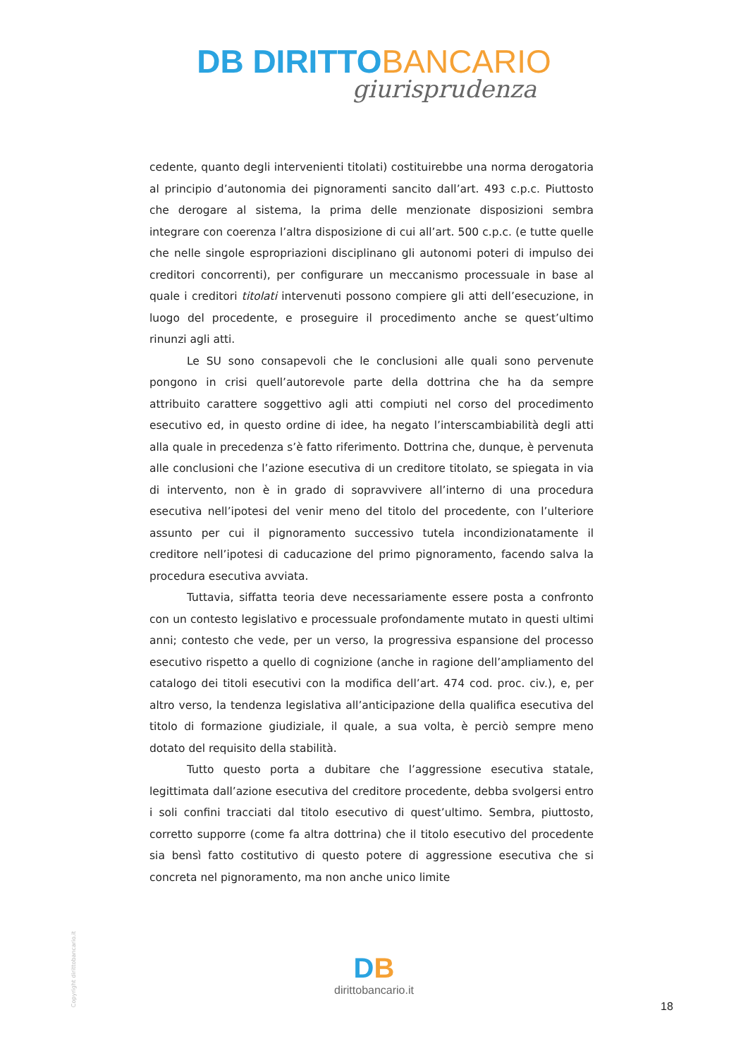DB DIRITTOBANCARIO
giurisprudenza
cedente, quanto degli intervenienti titolati) costituirebbe una norma derogatoria al principio d’autonomia dei pignoramenti sancito dall’art. 493 c.p.c. Piuttosto che derogare al sistema, la prima delle menzionate disposizioni sembra integrare con coerenza l’altra disposizione di cui all’art. 500 c.p.c. (e tutte quelle che nelle singole espropriazioni disciplinano gli autonomi poteri di impulso dei creditori concorrenti), per configurare un meccanismo processuale in base al quale i creditori titolati intervenuti possono compiere gli atti dell’esecuzione, in luogo del procedente, e proseguire il procedimento anche se quest’ultimo rinunzi agli atti.
Le SU sono consapevoli che le conclusioni alle quali sono pervenute pongono in crisi quell’autorevole parte della dottrina che ha da sempre attribuito carattere soggettivo agli atti compiuti nel corso del procedimento esecutivo ed, in questo ordine di idee, ha negato l’interscambiabilità degli atti alla quale in precedenza s’è fatto riferimento. Dottrina che, dunque, è pervenuta alle conclusioni che l’azione esecutiva di un creditore titolato, se spiegata in via di intervento, non è in grado di sopravvivere all’interno di una procedura esecutiva nell’ipotesi del venir meno del titolo del procedente, con l’ulteriore assunto per cui il pignoramento successivo tutela incondizionatamente il creditore nell’ipotesi di caducazione del primo pignoramento, facendo salva la procedura esecutiva avviata.
Tuttavia, siffatta teoria deve necessariamente essere posta a confronto con un contesto legislativo e processuale profondamente mutato in questi ultimi anni; contesto che vede, per un verso, la progressiva espansione del processo esecutivo rispetto a quello di cognizione (anche in ragione dell’ampliamento del catalogo dei titoli esecutivi con la modifica dell’art. 474 cod. proc. civ.), e, per altro verso, la tendenza legislativa all’anticipazione della qualifica esecutiva del titolo di formazione giudiziale, il quale, a sua volta, è perciò sempre meno dotato del requisito della stabilità.
Tutto questo porta a dubitare che l’aggressione esecutiva statale, legittimata dall’azione esecutiva del creditore procedente, debba svolgersi entro i soli confini tracciati dal titolo esecutivo di quest’ultimo. Sembra, piuttosto, corretto supporre (come fa altra dottrina) che il titolo esecutivo del procedente sia bensì fatto costitutivo di questo potere di aggressione esecutiva che si concreta nel pignoramento, ma non anche unico limite
Copyright dirittobancario.it
DB
dirittobancario.it
18